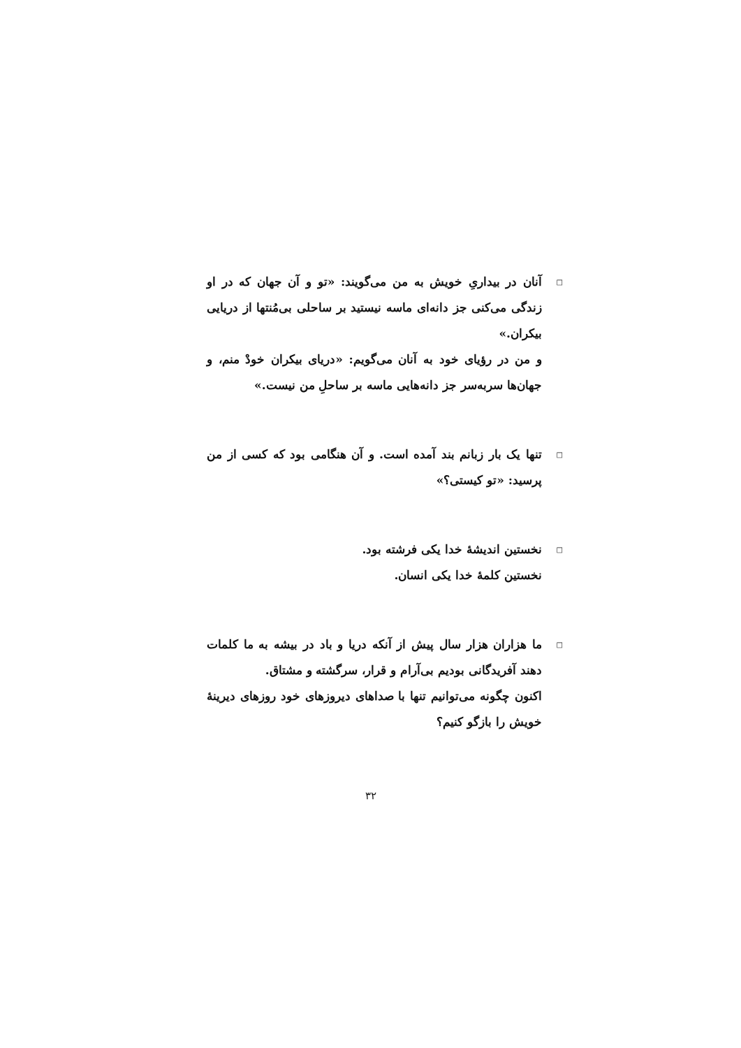□
آنان در بیداریِ خویش به من می‌گویند: «تو و آن جهان که در او زندگی می‌کنی جز دانه‌ای ماسه نیستید بر ساحلی بی‌مُنتها از دریایی بیکران.»
و من در رؤیای خود به آنان می‌گویم: «دریای بیکران خودْ منم، و جهان‌ها سربه‌سر جز دانه‌هایی ماسه بر ساحلِ من نیست.»
□
تنها یک بار زبانم بند آمده است. و آن هنگامی بود که کسی از من پرسید: «تو کیستی؟»
□
نخستین اندیشهٔ خدا یکی فرشته بود.
نخستین کلمهٔ خدا یکی انسان.
□
ما هزاران هزار سال پیش از آنکه دریا و باد در بیشه به ما کلمات دهند آفریدگانی بودیم بی‌آرام و قرار، سرگشته و مشتاق.
اکنون چگونه می‌توانیم تنها با صداهای دیروزهای خود روزهای دیرینهٔ خویش را بازگو کنیم؟
۳۲